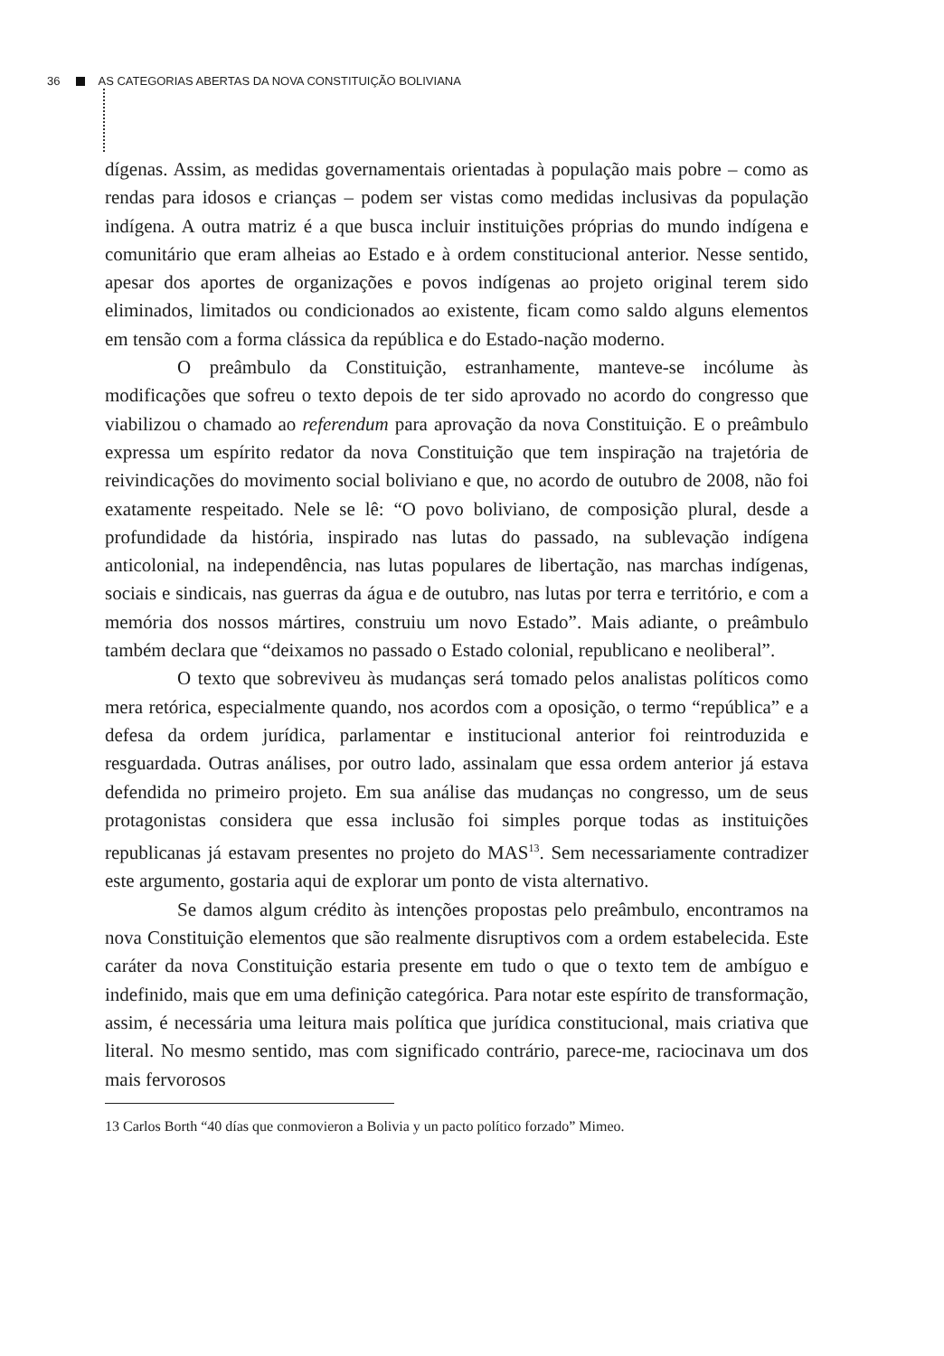36 AS CATEGORIAS ABERTAS DA NOVA CONSTITUIÇÃO BOLIVIANA
dígenas. Assim, as medidas governamentais orientadas à população mais pobre – como as rendas para idosos e crianças – podem ser vistas como medidas inclusivas da população indígena. A outra matriz é a que busca incluir instituições próprias do mundo indígena e comunitário que eram alheias ao Estado e à ordem constitucional anterior. Nesse sentido, apesar dos aportes de organizações e povos indígenas ao projeto original terem sido eliminados, limitados ou condicionados ao existente, ficam como saldo alguns elementos em tensão com a forma clássica da república e do Estado-nação moderno.
O preâmbulo da Constituição, estranhamente, manteve-se incólume às modificações que sofreu o texto depois de ter sido aprovado no acordo do congresso que viabilizou o chamado ao referendum para aprovação da nova Constituição. E o preâmbulo expressa um espírito redator da nova Constituição que tem inspiração na trajetória de reivindicações do movimento social boliviano e que, no acordo de outubro de 2008, não foi exatamente respeitado. Nele se lê: “O povo boliviano, de composição plural, desde a profundidade da história, inspirado nas lutas do passado, na sublevação indígena anticolonial, na independência, nas lutas populares de libertação, nas marchas indígenas, sociais e sindicais, nas guerras da água e de outubro, nas lutas por terra e território, e com a memória dos nossos mártires, construiu um novo Estado”. Mais adiante, o preâmbulo também declara que “deixamos no passado o Estado colonial, republicano e neoliberal”.
O texto que sobreviveu às mudanças será tomado pelos analistas políticos como mera retórica, especialmente quando, nos acordos com a oposição, o termo “república” e a defesa da ordem jurídica, parlamentar e institucional anterior foi reintroduzida e resguardada. Outras análises, por outro lado, assinalam que essa ordem anterior já estava defendida no primeiro projeto. Em sua análise das mudanças no congresso, um de seus protagonistas considera que essa inclusão foi simples porque todas as instituições republicanas já estavam presentes no projeto do MAS<sup>13</sup>. Sem necessariamente contradizer este argumento, gostaria aqui de explorar um ponto de vista alternativo.
Se damos algum crédito às intenções propostas pelo preâmbulo, encontramos na nova Constituição elementos que são realmente disruptivos com a ordem estabelecida. Este caráter da nova Constituição estaria presente em tudo o que o texto tem de ambíguo e indefinido, mais que em uma definição categórica. Para notar este espírito de transformação, assim, é necessária uma leitura mais política que jurídica constitucional, mais criativa que literal. No mesmo sentido, mas com significado contrário, parece-me, raciocinava um dos mais fervorosos
13 Carlos Borth “40 días que conmovieron a Bolivia y un pacto político forzado” Mimeo.